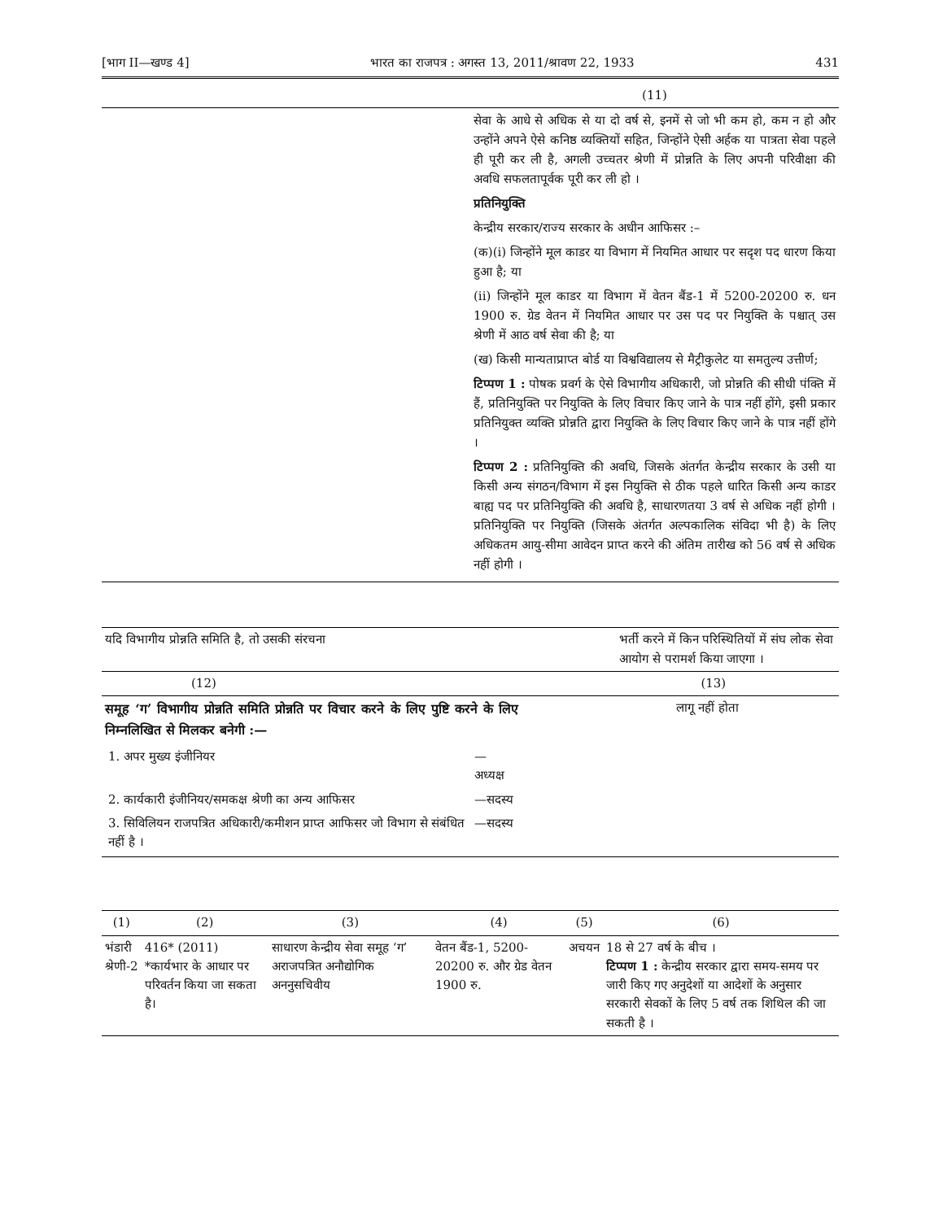[भाग II—खण्ड 4] भारत का राजपत्र : अगस्त 13, 2011/श्रावण 22, 1933 431
| | (11) |
| | सेवा के आधे से अधिक से या दो वर्ष से, इनमें से जो भी कम हो, कम न हो और उन्होंने अपने ऐसे कनिष्ठ व्यक्तियों सहित, जिन्होंने ऐसी अर्हक या पात्रता सेवा पहले ही पूरी कर ली है, अगली उच्चतर श्रेणी में प्रोन्नति के लिए अपनी परिवीक्षा की अवधि सफलतापूर्वक पूरी कर ली हो । प्रतिनियुक्ति केन्द्रीय सरकार/राज्य सरकार के अधीन आफिसर :– (क)(i) जिन्होंने मूल काडर या विभाग में नियमित आधार पर सदृश पद धारण किया हुआ है; या (ii) जिन्होंने मूल काडर या विभाग में वेतन बैंड-1 में 5200-20200 रु. धन 1900 रु. ग्रेड वेतन में नियमित आधार पर उस पद पर नियुक्ति के पश्चात् उस श्रेणी में आठ वर्ष सेवा की है; या (ख) किसी मान्यताप्राप्त बोर्ड या विश्वविद्यालय से मैट्रीकुलेट या समतुल्य उत्तीर्ण; टिप्पण 1 : पोषक प्रवर्ग के ऐसे विभागीय अधिकारी, जो प्रोन्नति की सीधी पंक्ति में हैं, प्रतिनियुक्ति पर नियुक्ति के लिए विचार किए जाने के पात्र नहीं होंगे, इसी प्रकार प्रतिनियुक्त व्यक्ति प्रोन्नति द्वारा नियुक्ति के लिए विचार किए जाने के पात्र नहीं होंगे । टिप्पण 2 : प्रतिनियुक्ति की अवधि, जिसके अंतर्गत केन्द्रीय सरकार के उसी या किसी अन्य संगठन/विभाग में इस नियुक्ति से ठीक पहले धारित किसी अन्य काडर बाह्य पद पर प्रतिनियुक्ति की अवधि है, साधारणतया 3 वर्ष से अधिक नहीं होगी । प्रतिनियुक्ति पर नियुक्ति (जिसके अंतर्गत अल्पकालिक संविदा भी है) के लिए अधिकतम आयु-सीमा आवेदन प्राप्त करने की अंतिम तारीख को 56 वर्ष से अधिक नहीं होगी । |
| यदि विभागीय प्रोन्नति समिति है, तो उसकी संरचना | भर्ती करने में किन परिस्थितियों में संघ लोक सेवा आयोग से परामर्श किया जाएगा । |
| (12) | (13) |
| समूह ‘ग’ विभागीय प्रोन्नति समिति प्रोन्नति पर विचार करने के लिए पुष्टि करने के लिए निम्नलिखित से मिलकर बनेगी :— / 1. अपर मुख्य इंजीनियर / —अध्यक्ष / / 2. कार्यकारी इंजीनियर/समकक्ष श्रेणी का अन्य आफिसर / —सदस्य / / 3. सिविलियन राजपत्रित अधिकारी/कमीशन प्राप्त आफिसर जो विभाग से संबंधित नहीं है । / —सदस्य / | लागू नहीं होता |
| (1) | (2) | (3) | (4) | (5) | (6) |
| --- | --- | --- | --- | --- | --- |
| भंडारी श्रेणी-2 | 416* (2011) *कार्यभार के आधार पर परिवर्तन किया जा सकता है। | साधारण केन्द्रीय सेवा समूह ‘ग’ अराजपत्रित अनौद्योगिक अननुसचिवीय | वेतन बैंड-1, 5200-20200 रु. और ग्रेड वेतन 1900 रु. | अचयन | 18 से 27 वर्ष के बीच । टिप्पण 1 : केन्द्रीय सरकार द्वारा समय-समय पर जारी किए गए अनुदेशों या आदेशों के अनुसार सरकारी सेवकों के लिए 5 वर्ष तक शिथिल की जा सकती है । |